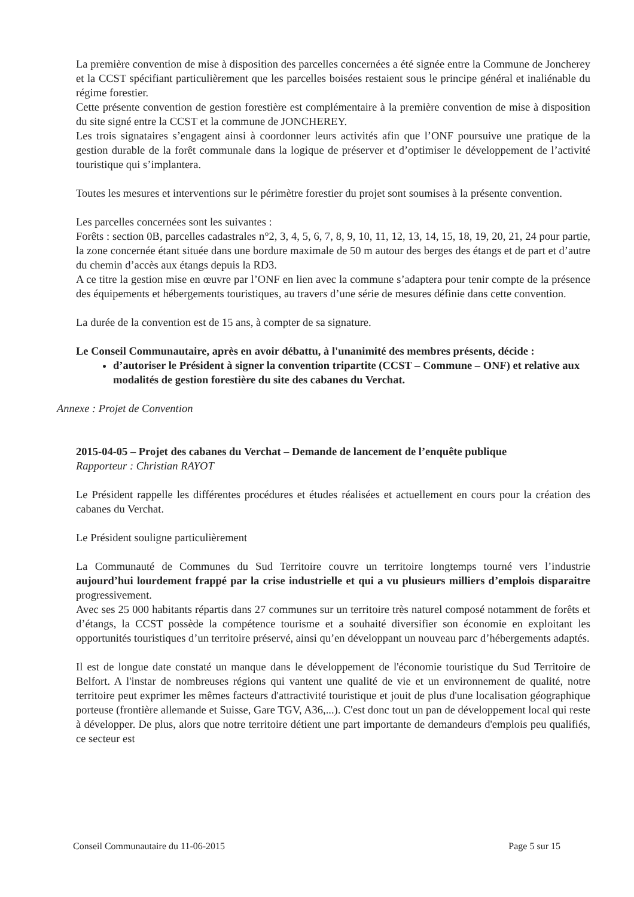La première convention de mise à disposition des parcelles concernées a été signée entre la Commune de Joncherey et la CCST spécifiant particulièrement que les parcelles boisées restaient sous le principe général et inaliénable du régime forestier.
Cette présente convention de gestion forestière est complémentaire à la première convention de mise à disposition du site signé entre la CCST et la commune de JONCHEREY.
Les trois signataires s’engagent ainsi à coordonner leurs activités afin que l’ONF poursuive une pratique de la gestion durable de la forêt communale dans la logique de préserver et d’optimiser le développement de l’activité touristique qui s’implantera.
Toutes les mesures et interventions sur le périmètre forestier du projet sont soumises à la présente convention.
Les parcelles concernées sont les suivantes :
Forêts : section 0B, parcelles cadastrales n°2, 3, 4, 5, 6, 7, 8, 9, 10, 11, 12, 13, 14, 15, 18, 19, 20, 21, 24 pour partie, la zone concernée étant située dans une bordure maximale de 50 m autour des berges des étangs et de part et d’autre du chemin d’accès aux étangs depuis la RD3.
A ce titre la gestion mise en œuvre par l’ONF en lien avec la commune s’adaptera pour tenir compte de la présence des équipements et hébergements touristiques, au travers d’une série de mesures définie dans cette convention.
La durée de la convention est de 15 ans, à compter de sa signature.
Le Conseil Communautaire, après en avoir débattu, à l'unanimité des membres présents, décide :
d’autoriser le Président à signer la convention tripartite (CCST – Commune – ONF) et relative aux modalités de gestion forestière du site des cabanes du Verchat.
Annexe : Projet de Convention
2015-04-05 – Projet des cabanes du Verchat – Demande de lancement de l’enquête publique
Rapporteur : Christian RAYOT
Le Président rappelle les différentes procédures et études réalisées et actuellement en cours pour la création des cabanes du Verchat.
Le Président souligne particulièrement
La Communauté de Communes du Sud Territoire couvre un territoire longtemps tourné vers l’industrie aujourd’hui lourdement frappé par la crise industrielle et qui a vu plusieurs milliers d’emplois disparaitre progressivement.
Avec ses 25 000 habitants répartis dans 27 communes sur un territoire très naturel composé notamment de forêts et d’étangs, la CCST possède la compétence tourisme et a souhaité diversifier son économie en exploitant les opportunités touristiques d’un territoire préservé, ainsi qu’en développant un nouveau parc d’hébergements adaptés.
Il est de longue date constaté un manque dans le développement de l'économie touristique du Sud Territoire de Belfort. A l'instar de nombreuses régions qui vantent une qualité de vie et un environnement de qualité, notre territoire peut exprimer les mêmes facteurs d'attractivité touristique et jouit de plus d'une localisation géographique porteuse (frontière allemande et Suisse, Gare TGV, A36,...). C'est donc tout un pan de développement local qui reste à développer. De plus, alors que notre territoire détient une part importante de demandeurs d'emplois peu qualifiés, ce secteur est
Conseil Communautaire du 11-06-2015 Page 5 sur 15